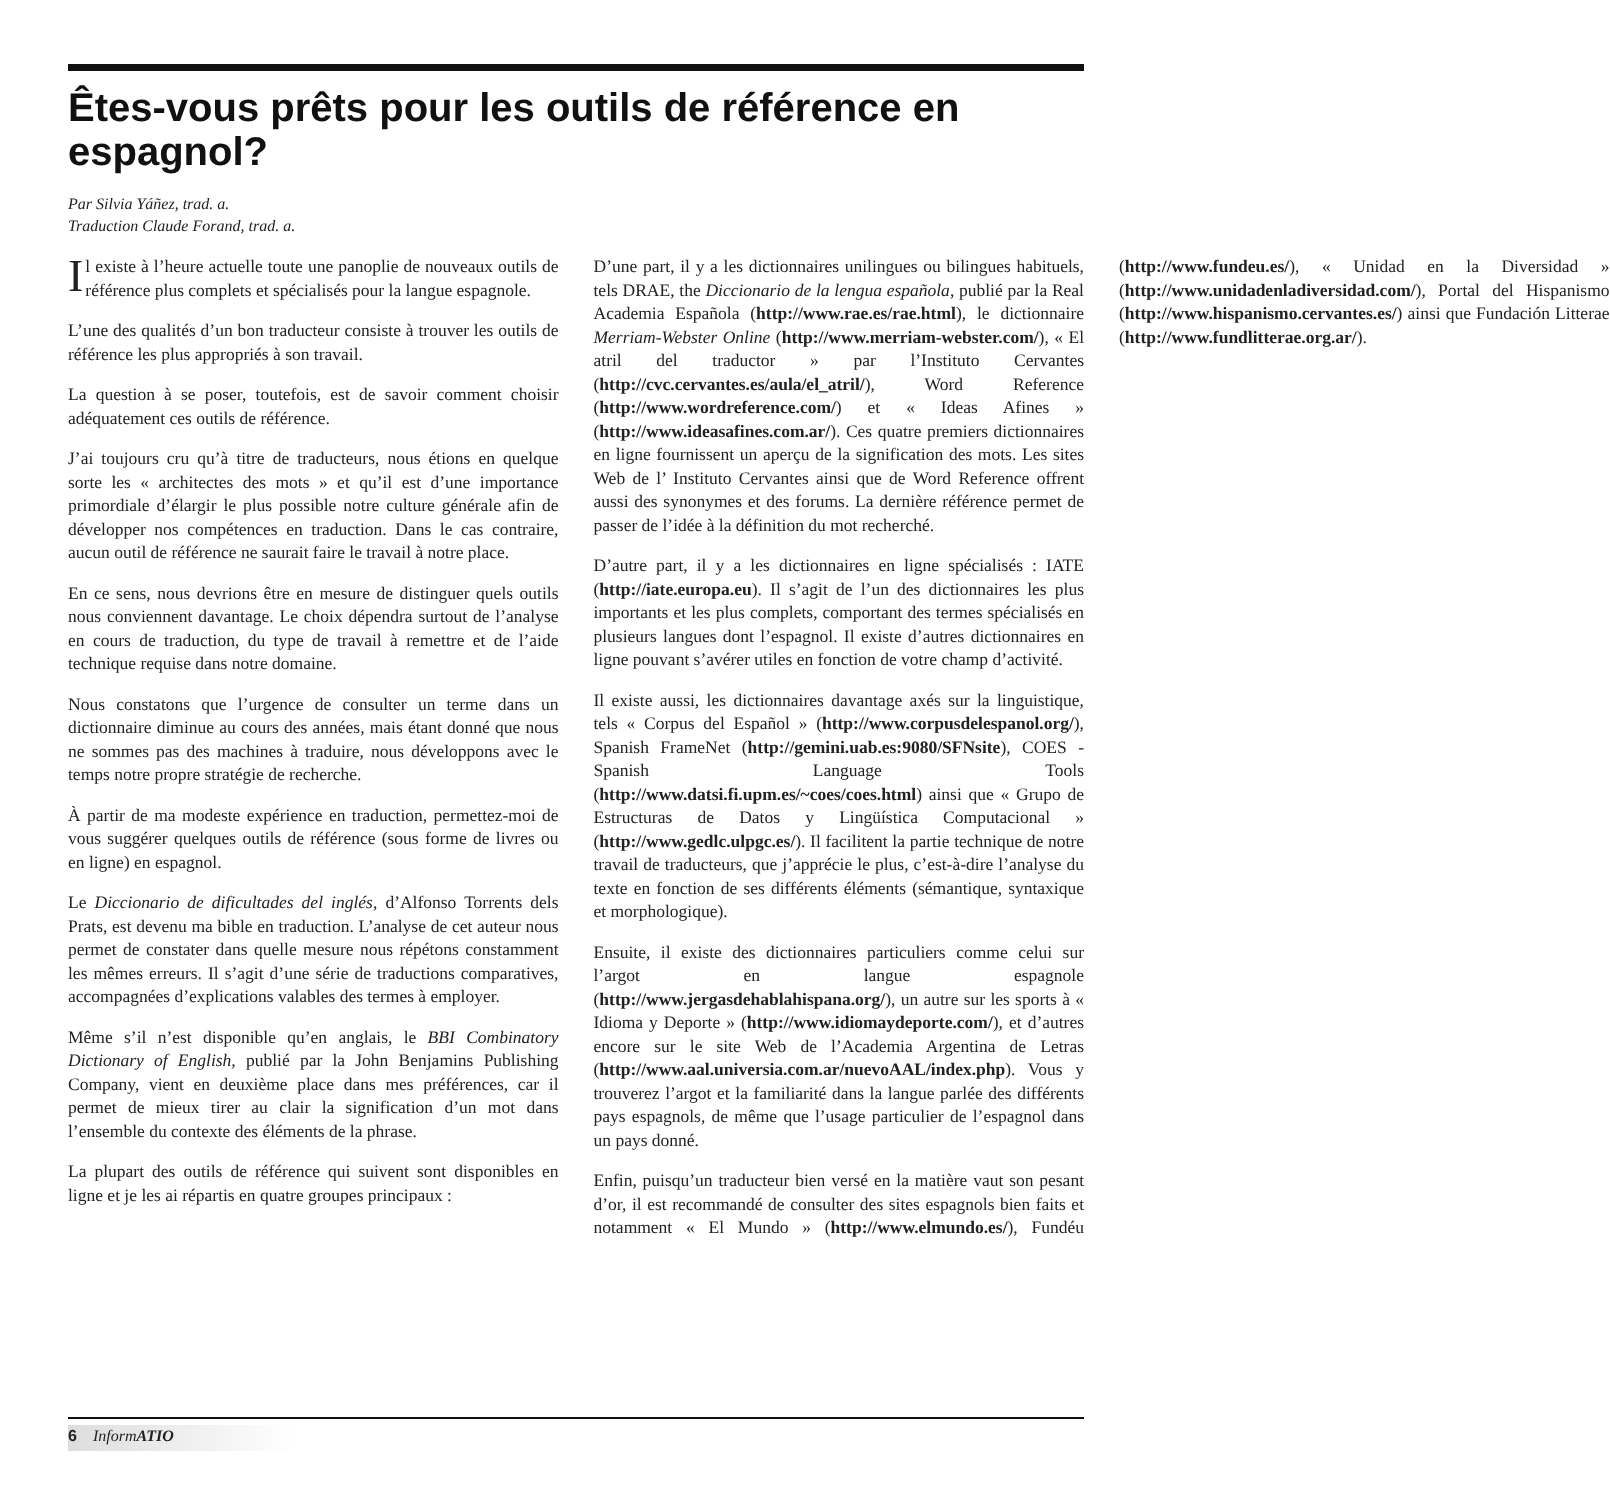Êtes-vous prêts pour les outils de référence en espagnol?
Par Silvia Yáñez, trad. a.
Traduction Claude Forand, trad. a.
Il existe à l’heure actuelle toute une panoplie de nouveaux outils de référence plus complets et spécialisés pour la langue espagnole.
L’une des qualités d’un bon traducteur consiste à trouver les outils de référence les plus appropriés à son travail.
La question à se poser, toutefois, est de savoir comment choisir adéquatement ces outils de référence.
J’ai toujours cru qu’à titre de traducteurs, nous étions en quelque sorte les « architectes des mots » et qu’il est d’une importance primordiale d’élargir le plus possible notre culture générale afin de développer nos compétences en traduction. Dans le cas contraire, aucun outil de référence ne saurait faire le travail à notre place.
En ce sens, nous devrions être en mesure de distinguer quels outils nous conviennent davantage. Le choix dépendra surtout de l’analyse en cours de traduction, du type de travail à remettre et de l’aide technique requise dans notre domaine.
Nous constatons que l’urgence de consulter un terme dans un dictionnaire diminue au cours des années, mais étant donné que nous ne sommes pas des machines à traduire, nous développons avec le temps notre propre stratégie de recherche.
À partir de ma modeste expérience en traduction, permettez-moi de vous suggérer quelques outils de référence (sous forme de livres ou en ligne) en espagnol.
Le Diccionario de dificultades del inglés, d’Alfonso Torrents dels Prats, est devenu ma bible en traduction. L’analyse de cet auteur nous permet de constater dans quelle mesure nous répétons constamment les mêmes erreurs. Il s’agit d’une série de traductions comparatives, accompagnées d’explications valables des termes à employer.
Même s’il n’est disponible qu’en anglais, le BBI Combinatory Dictionary of English, publié par la John Benjamins Publishing Company, vient en deuxième place dans mes préférences, car il permet de mieux tirer au clair la signification d’un mot dans l’ensemble du contexte des éléments de la phrase.
La plupart des outils de référence qui suivent sont disponibles en ligne et je les ai répartis en quatre groupes principaux :
D’une part, il y a les dictionnaires unilingues ou bilingues habituels, tels DRAE, the Diccionario de la lengua española, publié par la Real Academia Española (http://www.rae.es/rae.html), le dictionnaire Merriam-Webster Online (http://www.merriam-webster.com/), « El atril del traductor » par l’Instituto Cervantes (http://cvc.cervantes.es/aula/el_atril/), Word Reference (http://www.wordreference.com/) et « Ideas Afines » (http://www.ideasafines.com.ar/). Ces quatre premiers dictionnaires en ligne fournissent un aperçu de la signification des mots. Les sites Web de l’ Instituto Cervantes ainsi que de Word Reference offrent aussi des synonymes et des forums. La dernière référence permet de passer de l’idée à la définition du mot recherché.
D’autre part, il y a les dictionnaires en ligne spécialisés : IATE (http://iate.europa.eu). Il s’agit de l’un des dictionnaires les plus importants et les plus complets, comportant des termes spécialisés en plusieurs langues dont l’espagnol. Il existe d’autres dictionnaires en ligne pouvant s’avérer utiles en fonction de votre champ d’activité.
Il existe aussi, les dictionnaires davantage axés sur la linguistique, tels « Corpus del Español » (http://www.corpusdelespanol.org/), Spanish FrameNet (http://gemini.uab.es:9080/SFNsite), COES - Spanish Language Tools (http://www.datsi.fi.upm.es/~coes/coes.html) ainsi que « Grupo de Estructuras de Datos y Lingüística Computacional » (http://www.gedlc.ulpgc.es/). Il facilitent la partie technique de notre travail de traducteurs, que j’apprécie le plus, c’est-à-dire l’analyse du texte en fonction de ses différents éléments (sémantique, syntaxique et morphologique).
Ensuite, il existe des dictionnaires particuliers comme celui sur l’argot en langue espagnole (http://www.jergasdehablahispana.org/), un autre sur les sports à « Idioma y Deporte » (http://www.idiomaydeporte.com/), et d’autres encore sur le site Web de l’Academia Argentina de Letras (http://www.aal.universia.com.ar/nuevoAAL/index.php). Vous y trouverez l’argot et la familiarité dans la langue parlée des différents pays espagnols, de même que l’usage particulier de l’espagnol dans un pays donné.
Enfin, puisqu’un traducteur bien versé en la matière vaut son pesant d’or, il est recommandé de consulter des sites espagnols bien faits et notamment « El Mundo » (http://www.elmundo.es/), Fundéu (http://www.fundeu.es/), « Unidad en la Diversidad » (http://www.unidadenladiversidad.com/), Portal del Hispanismo (http://www.hispanismo.cervantes.es/) ainsi que Fundación Litterae (http://www.fundlitterae.org.ar/).
6 Inform ATIO